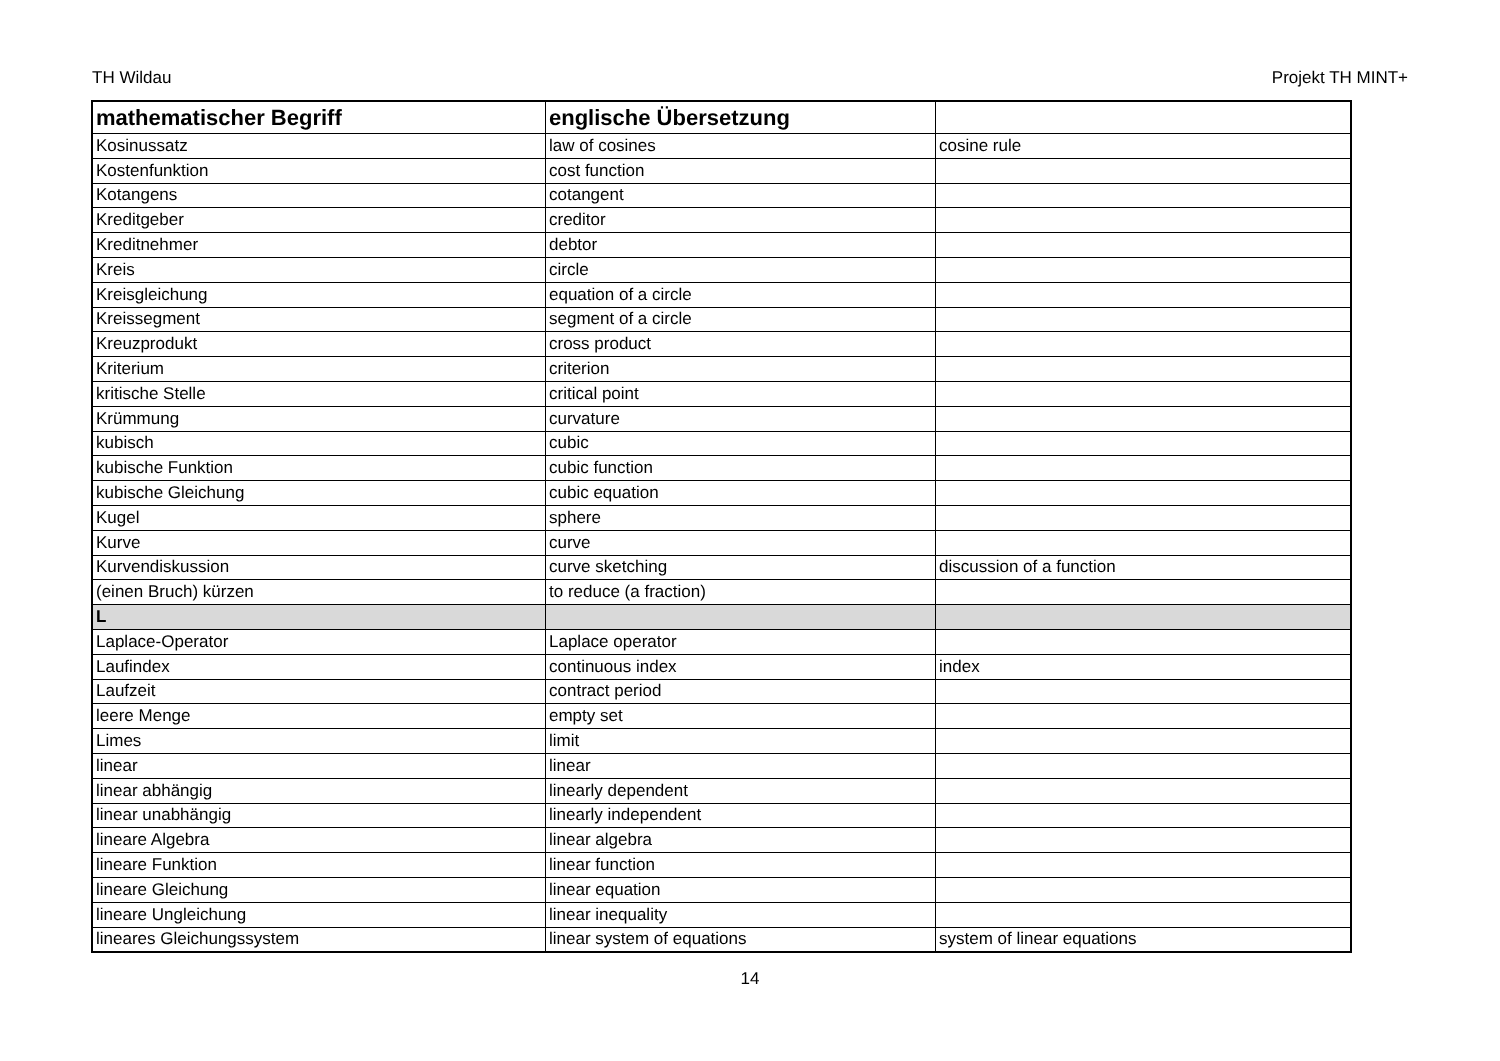TH Wildau Projekt TH MINT+
| mathematischer Begriff | englische Übersetzung | |
| --- | --- | --- |
| Kosinussatz | law of cosines | cosine rule |
| Kostenfunktion | cost function | |
| Kotangens | cotangent | |
| Kreditgeber | creditor | |
| Kreditnehmer | debtor | |
| Kreis | circle | |
| Kreisgleichung | equation of a circle | |
| Kreissegment | segment of a circle | |
| Kreuzprodukt | cross product | |
| Kriterium | criterion | |
| kritische Stelle | critical point | |
| Krümmung | curvature | |
| kubisch | cubic | |
| kubische Funktion | cubic function | |
| kubische Gleichung | cubic equation | |
| Kugel | sphere | |
| Kurve | curve | |
| Kurvendiskussion | curve sketching | discussion of a function |
| (einen Bruch) kürzen | to reduce (a fraction) | |
| L | | |
| Laplace-Operator | Laplace operator | |
| Laufindex | continuous index | index |
| Laufzeit | contract period | |
| leere Menge | empty set | |
| Limes | limit | |
| linear | linear | |
| linear abhängig | linearly dependent | |
| linear unabhängig | linearly independent | |
| lineare Algebra | linear algebra | |
| lineare Funktion | linear function | |
| lineare Gleichung | linear equation | |
| lineare Ungleichung | linear inequality | |
| lineares Gleichungssystem | linear system of equations | system of linear equations |
14